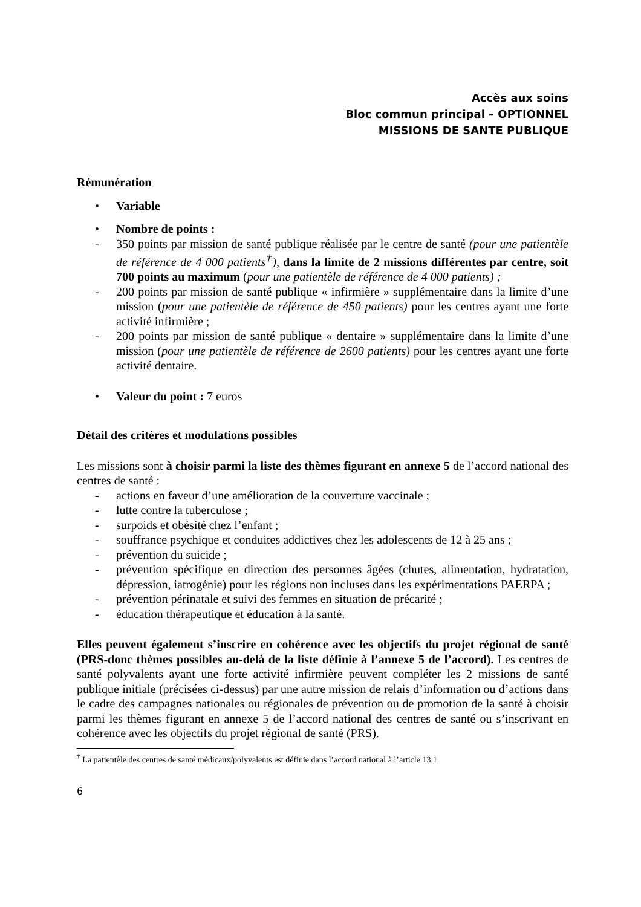Accès aux soins
Bloc commun principal – OPTIONNEL
MISSIONS DE SANTE PUBLIQUE
Rémunération
• Variable
• Nombre de points :
- 350 points par mission de santé publique réalisée par le centre de santé (pour une patientèle de référence de 4 000 patients<sup>†</sup>), dans la limite de 2 missions différentes par centre, soit 700 points au maximum (pour une patientèle de référence de 4 000 patients) ;
- 200 points par mission de santé publique « infirmière » supplémentaire dans la limite d’une mission (pour une patientèle de référence de 450 patients) pour les centres ayant une forte activité infirmière ;
- 200 points par mission de santé publique « dentaire » supplémentaire dans la limite d’une mission (pour une patientèle de référence de 2600 patients) pour les centres ayant une forte activité dentaire.
• Valeur du point : 7 euros
Détail des critères et modulations possibles
Les missions sont à choisir parmi la liste des thèmes figurant en annexe 5 de l’accord national des centres de santé :
- actions en faveur d’une amélioration de la couverture vaccinale ;
- lutte contre la tuberculose ;
- surpoids et obésité chez l’enfant ;
- souffrance psychique et conduites addictives chez les adolescents de 12 à 25 ans ;
- prévention du suicide ;
- prévention spécifique en direction des personnes âgées (chutes, alimentation, hydratation, dépression, iatrogénie) pour les régions non incluses dans les expérimentations PAERPA ;
- prévention périnatale et suivi des femmes en situation de précarité ;
- éducation thérapeutique et éducation à la santé.
Elles peuvent également s’inscrire en cohérence avec les objectifs du projet régional de santé (PRS-donc thèmes possibles au-delà de la liste définie à l’annexe 5 de l’accord). Les centres de santé polyvalents ayant une forte activité infirmière peuvent compléter les 2 missions de santé publique initiale (précisées ci-dessus) par une autre mission de relais d’information ou d’actions dans le cadre des campagnes nationales ou régionales de prévention ou de promotion de la santé à choisir parmi les thèmes figurant en annexe 5 de l’accord national des centres de santé ou s’inscrivant en cohérence avec les objectifs du projet régional de santé (PRS).
<sup>†</sup> La patientèle des centres de santé médicaux/polyvalents est définie dans l’accord national à l’article 13.1
6